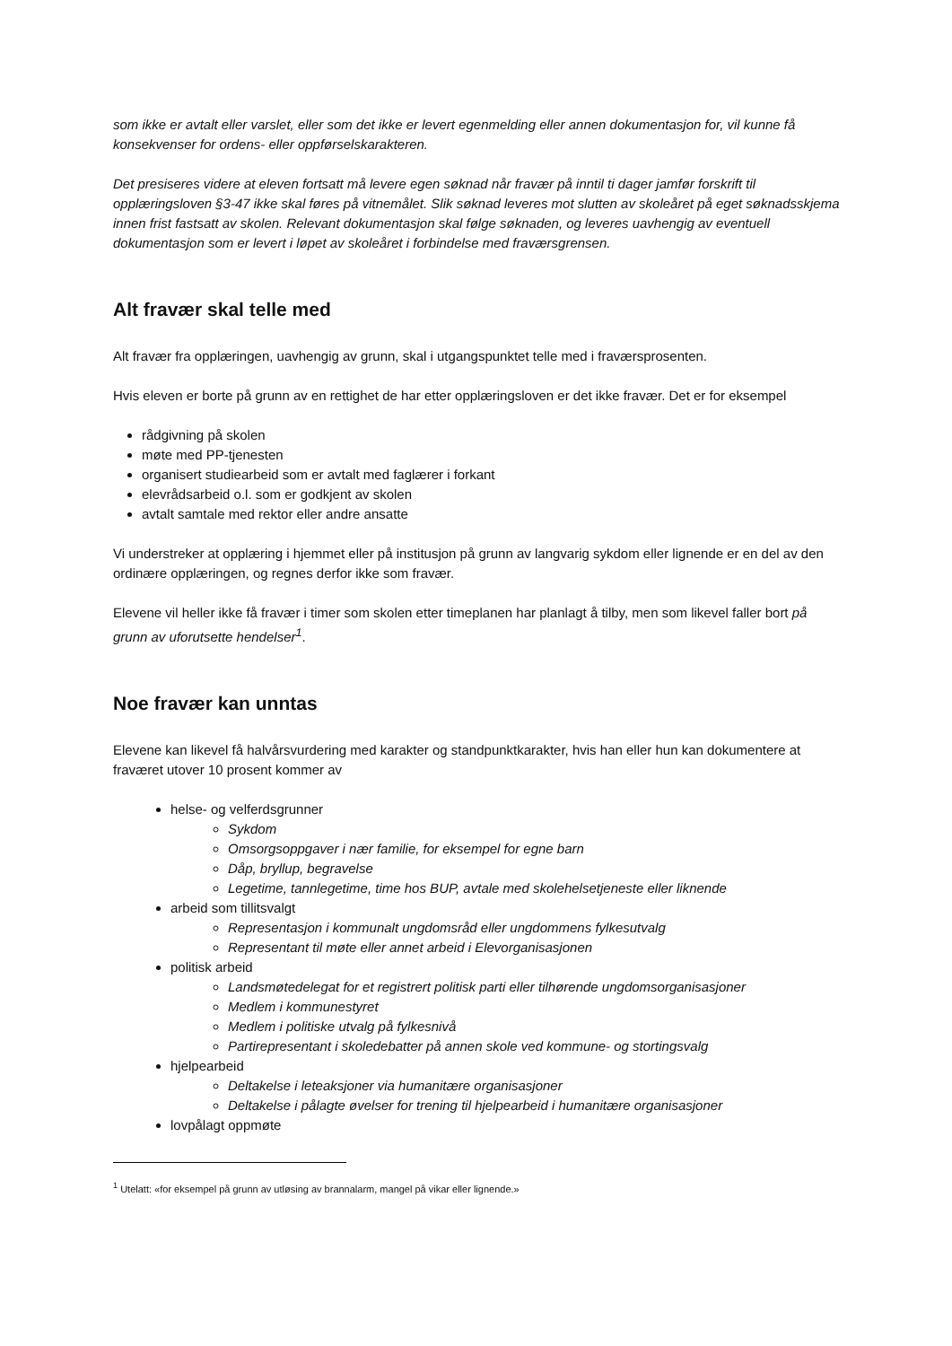som ikke er avtalt eller varslet, eller som det ikke er levert egenmelding eller annen dokumentasjon for, vil kunne få konsekvenser for ordens- eller oppførselskarakteren.
Det presiseres videre at eleven fortsatt må levere egen søknad når fravær på inntil ti dager jamfør forskrift til opplæringsloven §3-47 ikke skal føres på vitnemålet. Slik søknad leveres mot slutten av skoleåret på eget søknadsskjema innen frist fastsatt av skolen. Relevant dokumentasjon skal følge søknaden, og leveres uavhengig av eventuell dokumentasjon som er levert i løpet av skoleåret i forbindelse med fraværsgrensen.
Alt fravær skal telle med
Alt fravær fra opplæringen, uavhengig av grunn, skal i utgangspunktet telle med i fraværsprosenten.
Hvis eleven er borte på grunn av en rettighet de har etter opplæringsloven er det ikke fravær. Det er for eksempel
rådgivning på skolen
møte med PP-tjenesten
organisert studiearbeid som er avtalt med faglærer i forkant
elevrådsarbeid o.l. som er godkjent av skolen
avtalt samtale med rektor eller andre ansatte
Vi understreker at opplæring i hjemmet eller på institusjon på grunn av langvarig sykdom eller lignende er en del av den ordinære opplæringen, og regnes derfor ikke som fravær.
Elevene vil heller ikke få fravær i timer som skolen etter timeplanen har planlagt å tilby, men som likevel faller bort på grunn av uforutsette hendelser<sup>1</sup>.
Noe fravær kan unntas
Elevene kan likevel få halvårsvurdering med karakter og standpunktkarakter, hvis han eller hun kan dokumentere at fraværet utover 10 prosent kommer av
helse- og velferdsgrunner
Sykdom
Omsorgsoppgaver i nær familie, for eksempel for egne barn
Dåp, bryllup, begravelse
Legetime, tannlegetime, time hos BUP, avtale med skolehelsetjeneste eller liknende
arbeid som tillitsvalgt
Representasjon i kommunalt ungdomsråd eller ungdommens fylkesutvalg
Representant til møte eller annet arbeid i Elevorganisasjonen
politisk arbeid
Landsmøtedelegat for et registrert politisk parti eller tilhørende ungdomsorganisasjoner
Medlem i kommunestyret
Medlem i politiske utvalg på fylkesnivå
Partirepresentant i skoledebatter på annen skole ved kommune- og stortingsvalg
hjelpearbeid
Deltakelse i leteaksjoner via humanitære organisasjoner
Deltakelse i pålagte øvelser for trening til hjelpearbeid i humanitære organisasjoner
lovpålagt oppmøte
<sup>1</sup> Utelatt: «for eksempel på grunn av utløsing av brannalarm, mangel på vikar eller lignende.»